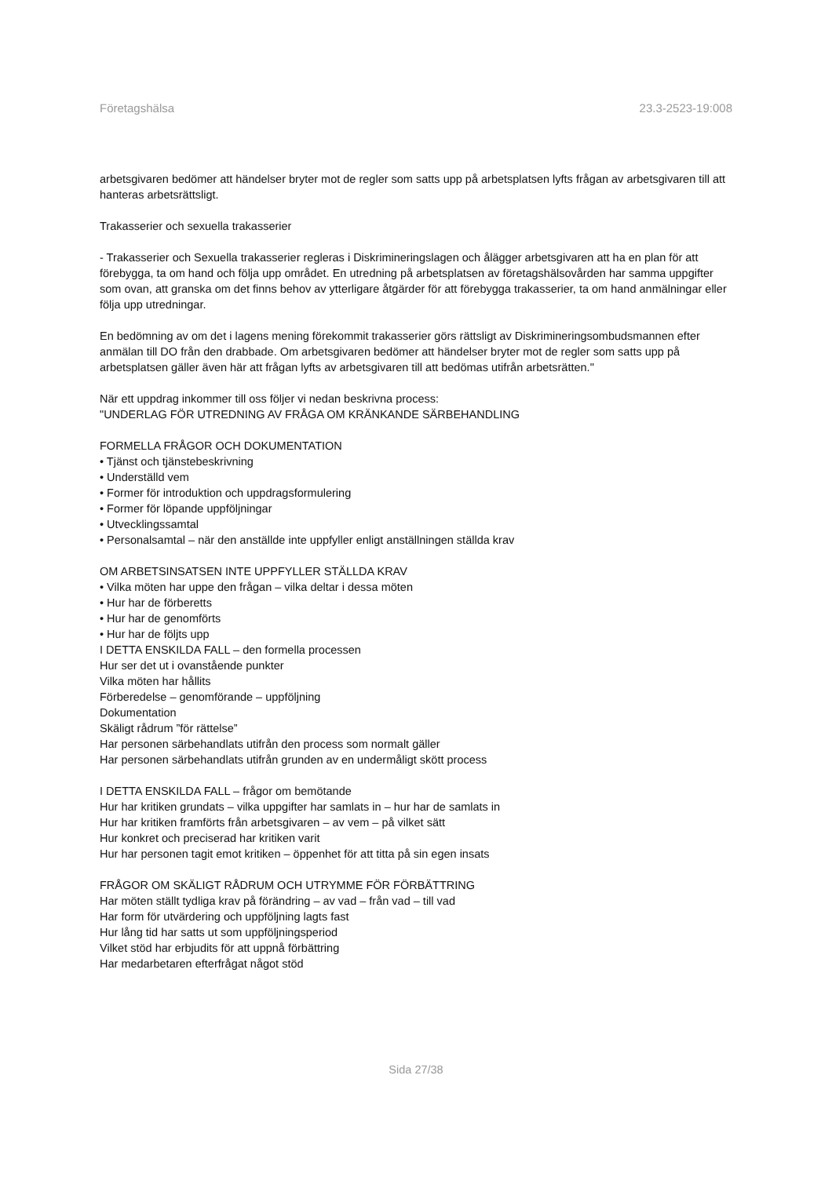Företagshälsa 23.3-2523-19:008
arbetsgivaren bedömer att händelser bryter mot de regler som satts upp på arbetsplatsen lyfts frågan av arbetsgivaren till att hanteras arbetsrättsligt.
Trakasserier och sexuella trakasserier
- Trakasserier och Sexuella trakasserier regleras i Diskrimineringslagen och ålägger arbetsgivaren att ha en plan för att förebygga, ta om hand och följa upp området. En utredning på arbetsplatsen av företagshälsovården har samma uppgifter som ovan, att granska om det finns behov av ytterligare åtgärder för att förebygga trakasserier, ta om hand anmälningar eller följa upp utredningar.
En bedömning av om det i lagens mening förekommit trakasserier görs rättsligt av Diskrimineringsombudsmannen efter anmälan till DO från den drabbade. Om arbetsgivaren bedömer att händelser bryter mot de regler som satts upp på arbetsplatsen gäller även här att frågan lyfts av arbetsgivaren till att bedömas utifrån arbetsrätten."
När ett uppdrag inkommer till oss följer vi nedan beskrivna process:
"UNDERLAG FÖR UTREDNING AV FRÅGA OM KRÄNKANDE SÄRBEHANDLING
FORMELLA FRÅGOR OCH DOKUMENTATION
• Tjänst och tjänstebeskrivning
• Underställd vem
• Former för introduktion och uppdragsformulering
• Former för löpande uppföljningar
• Utvecklingssamtal
• Personalsamtal – när den anställde inte uppfyller enligt anställningen ställda krav
OM ARBETSINSATSEN INTE UPPFYLLER STÄLLDA KRAV
• Vilka möten har uppe den frågan – vilka deltar i dessa möten
• Hur har de förberetts
• Hur har de genomförts
• Hur har de följts upp
I DETTA ENSKILDA FALL – den formella processen
Hur ser det ut i ovanstående punkter
Vilka möten har hållits
Förberedelse – genomförande – uppföljning
Dokumentation
Skäligt rådrum ”för rättelse”
Har personen särbehandlats utifrån den process som normalt gäller
Har personen särbehandlats utifrån grunden av en undermåligt skött process
I DETTA ENSKILDA FALL – frågor om bemötande
Hur har kritiken grundats – vilka uppgifter har samlats in – hur har de samlats in
Hur har kritiken framförts från arbetsgivaren – av vem – på vilket sätt
Hur konkret och preciserad har kritiken varit
Hur har personen tagit emot kritiken – öppenhet för att titta på sin egen insats
FRÅGOR OM SKÄLIGT RÅDRUM OCH UTRYMME FÖR FÖRBÄTTRING
Har möten ställt tydliga krav på förändring – av vad – från vad – till vad
Har form för utvärdering och uppföljning lagts fast
Hur lång tid har satts ut som uppföljningsperiod
Vilket stöd har erbjudits för att uppnå förbättring
Har medarbetaren efterfrågat något stöd
Sida 27/38